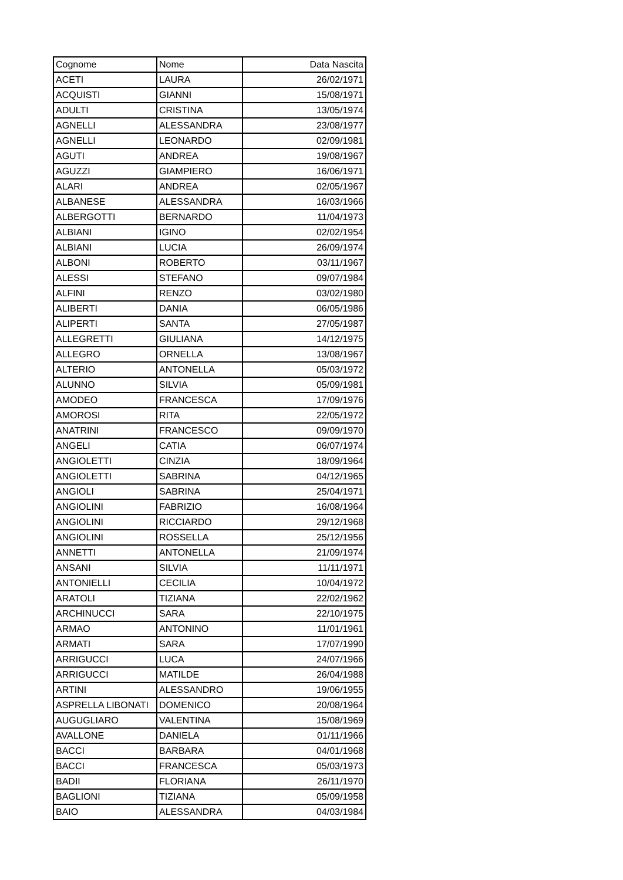| Cognome | Nome | Data Nascita |
| --- | --- | --- |
| ACETI | LAURA | 26/02/1971 |
| ACQUISTI | GIANNI | 15/08/1971 |
| ADULTI | CRISTINA | 13/05/1974 |
| AGNELLI | ALESSANDRA | 23/08/1977 |
| AGNELLI | LEONARDO | 02/09/1981 |
| AGUTI | ANDREA | 19/08/1967 |
| AGUZZI | GIAMPIERO | 16/06/1971 |
| ALARI | ANDREA | 02/05/1967 |
| ALBANESE | ALESSANDRA | 16/03/1966 |
| ALBERGOTTI | BERNARDO | 11/04/1973 |
| ALBIANI | IGINO | 02/02/1954 |
| ALBIANI | LUCIA | 26/09/1974 |
| ALBONI | ROBERTO | 03/11/1967 |
| ALESSI | STEFANO | 09/07/1984 |
| ALFINI | RENZO | 03/02/1980 |
| ALIBERTI | DANIA | 06/05/1986 |
| ALIPERTI | SANTA | 27/05/1987 |
| ALLEGRETTI | GIULIANA | 14/12/1975 |
| ALLEGRO | ORNELLA | 13/08/1967 |
| ALTERIO | ANTONELLA | 05/03/1972 |
| ALUNNO | SILVIA | 05/09/1981 |
| AMODEO | FRANCESCA | 17/09/1976 |
| AMOROSI | RITA | 22/05/1972 |
| ANATRINI | FRANCESCO | 09/09/1970 |
| ANGELI | CATIA | 06/07/1974 |
| ANGIOLETTI | CINZIA | 18/09/1964 |
| ANGIOLETTI | SABRINA | 04/12/1965 |
| ANGIOLI | SABRINA | 25/04/1971 |
| ANGIOLINI | FABRIZIO | 16/08/1964 |
| ANGIOLINI | RICCIARDO | 29/12/1968 |
| ANGIOLINI | ROSSELLA | 25/12/1956 |
| ANNETTI | ANTONELLA | 21/09/1974 |
| ANSANI | SILVIA | 11/11/1971 |
| ANTONIELLI | CECILIA | 10/04/1972 |
| ARATOLI | TIZIANA | 22/02/1962 |
| ARCHINUCCI | SARA | 22/10/1975 |
| ARMAO | ANTONINO | 11/01/1961 |
| ARMATI | SARA | 17/07/1990 |
| ARRIGUCCI | LUCA | 24/07/1966 |
| ARRIGUCCI | MATILDE | 26/04/1988 |
| ARTINI | ALESSANDRO | 19/06/1955 |
| ASPRELLA LIBONATI | DOMENICO | 20/08/1964 |
| AUGUGLIARO | VALENTINA | 15/08/1969 |
| AVALLONE | DANIELA | 01/11/1966 |
| BACCI | BARBARA | 04/01/1968 |
| BACCI | FRANCESCA | 05/03/1973 |
| BADII | FLORIANA | 26/11/1970 |
| BAGLIONI | TIZIANA | 05/09/1958 |
| BAIO | ALESSANDRA | 04/03/1984 |